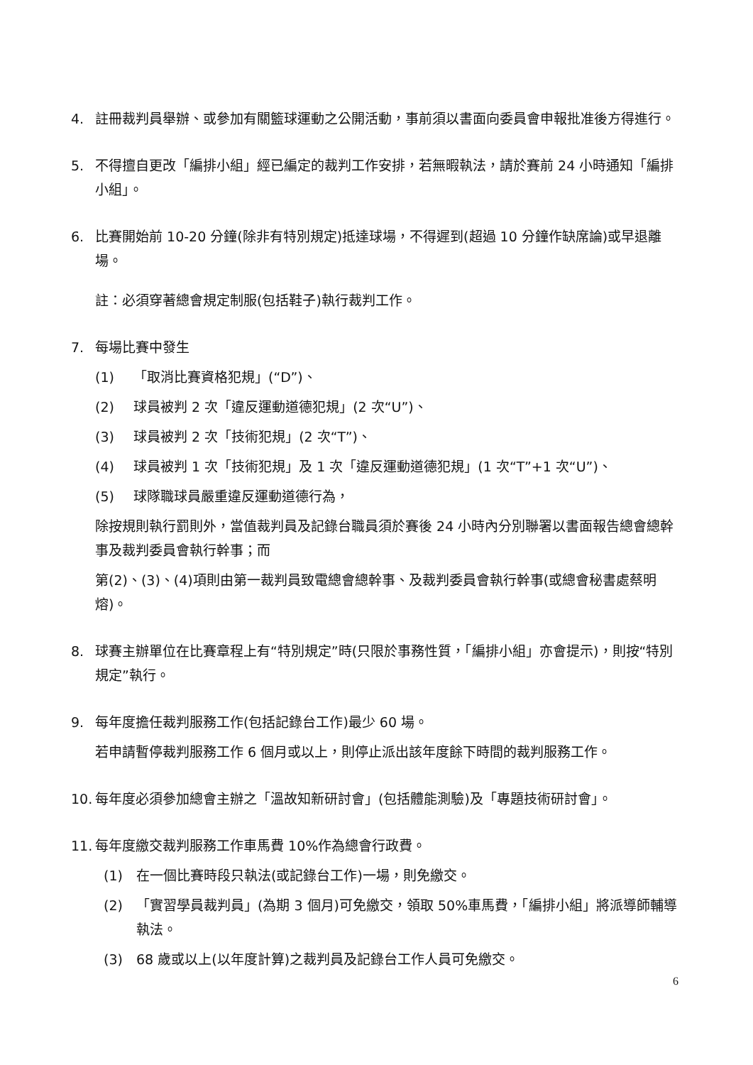4. 註冊裁判員舉辦、或參加有關籃球運動之公開活動，事前須以書面向委員會申報批准後方得進行。
5. 不得擅自更改「編排小組」經已編定的裁判工作安排，若無暇執法，請於賽前 24 小時通知「編排小組」。
6. 比賽開始前 10-20 分鐘(除非有特別規定)抵達球場，不得遲到(超過 10 分鐘作缺席論)或早退離場。
註：必須穿著總會規定制服(包括鞋子)執行裁判工作。
7. 每場比賽中發生
(1) 「取消比賽資格犯規」(“D”)、
(2) 球員被判 2 次「違反運動道德犯規」(2 次“U”)、
(3) 球員被判 2 次「技術犯規」(2 次“T”)、
(4) 球員被判 1 次「技術犯規」及 1 次「違反運動道德犯規」(1 次“T”+1 次“U”)、
(5) 球隊職球員嚴重違反運動道德行為，
除按規則執行罰則外，當值裁判員及記錄台職員須於賽後 24 小時內分別聯署以書面報告總會總幹事及裁判委員會執行幹事；而
第(2)、(3)、(4)項則由第一裁判員致電總會總幹事、及裁判委員會執行幹事(或總會秘書處蔡明熔)。
8. 球賽主辦單位在比賽章程上有“特別規定”時(只限於事務性質，「編排小組」亦會提示)，則按“特別規定”執行。
9. 每年度擔任裁判服務工作(包括記錄台工作)最少 60 場。
若申請暫停裁判服務工作 6 個月或以上，則停止派出該年度餘下時間的裁判服務工作。
10.
每年度必須參加總會主辦之「溫故知新研討會」(包括體能測驗)及「專題技術研討會」。
11.
每年度繳交裁判服務工作車馬費 10%作為總會行政費。
(1) 在一個比賽時段只執法(或記錄台工作)一場，則免繳交。
(2) 「實習學員裁判員」(為期 3 個月)可免繳交，領取 50%車馬費，「編排小組」將派導師輔導執法。
(3) 68 歲或以上(以年度計算)之裁判員及記錄台工作人員可免繳交。
6